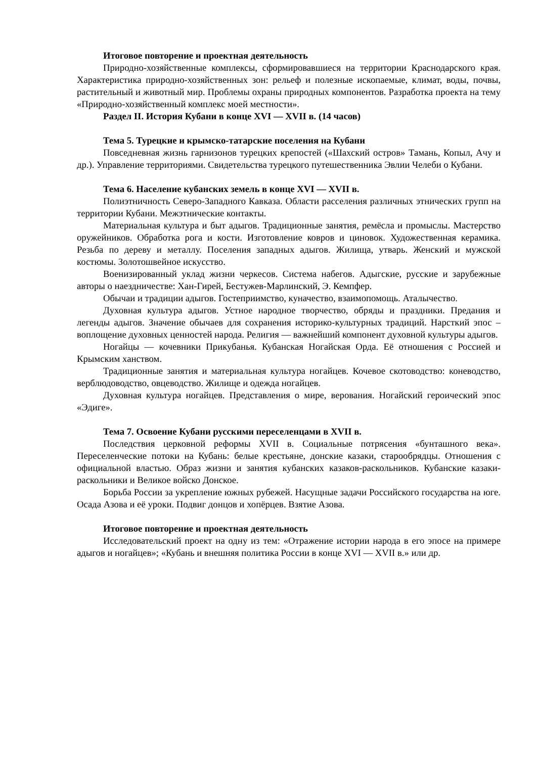Итоговое повторение и проектная деятельность
Природно-хозяйственные комплексы, сформировавшиеся на территории Краснодарского края. Характеристика природно-хозяйственных зон: рельеф и полезные ископаемые, климат, воды, почвы, растительный и животный мир. Проблемы охраны природных компонентов. Разработка проекта на тему «Природно-хозяйственный комплекс моей местности».
Раздел II. История Кубани в конце XVI — XVII в. (14 часов)
Тема 5. Турецкие и крымско-татарские поселения на Кубани
Повседневная жизнь гарнизонов турецких крепостей («Шахский остров» Тамань, Копыл, Ачу и др.). Управление территориями. Свидетельства турецкого путешественника Эвлии Челеби о Кубани.
Тема 6. Население кубанских земель в конце XVI — XVII в.
Полиэтничность Северо-Западного Кавказа. Области расселения различных этнических групп на территории Кубани. Межэтнические контакты.
Материальная культура и быт адыгов. Традиционные занятия, ремёсла и промыслы. Мастерство оружейников. Обработка рога и кости. Изготовление ковров и циновок. Художественная керамика. Резьба по дереву и металлу. Поселения западных адыгов. Жилища, утварь. Женский и мужской костюмы. Золотошвейное искусство.
Военизированный уклад жизни черкесов. Система набегов. Адыгские, русские и зарубежные авторы о наездничестве: Хан-Гирей, Бестужев-Марлинский, Э. Кемпфер.
Обычаи и традиции адыгов. Гостеприимство, куначество, взаимопомощь. Аталычество.
Духовная культура адыгов. Устное народное творчество, обряды и праздники. Предания и легенды адыгов. Значение обычаев для сохранения историко-культурных традиций. Нарсткий эпос – воплощение духовных ценностей народа. Религия — важнейший компонент духовной культуры адыгов.
Ногайцы — кочевники Прикубанья. Кубанская Ногайская Орда. Её отношения с Россией и Крымским ханством.
Традиционные занятия и материальная культура ногайцев. Кочевое скотоводство: коневодство, верблюдоводство, овцеводство. Жилище и одежда ногайцев.
Духовная культура ногайцев. Представления о мире, верования. Ногайский героический эпос «Эдиге».
Тема 7. Освоение Кубани русскими переселенцами в XVII в.
Последствия церковной реформы XVII в. Социальные потрясения «бунташного века». Переселенческие потоки на Кубань: белые крестьяне, донские казаки, старообрядцы. Отношения с официальной властью. Образ жизни и занятия кубанских казаков-раскольников. Кубанские казаки-раскольники и Великое войско Донское.
Борьба России за укрепление южных рубежей. Насущные задачи Российского государства на юге. Осада Азова и её уроки. Подвиг донцов и хопёрцев. Взятие Азова.
Итоговое повторение и проектная деятельность
Исследовательский проект на одну из тем: «Отражение истории народа в его эпосе на примере адыгов и ногайцев»; «Кубань и внешняя политика России в конце XVI — XVII в.» или др.